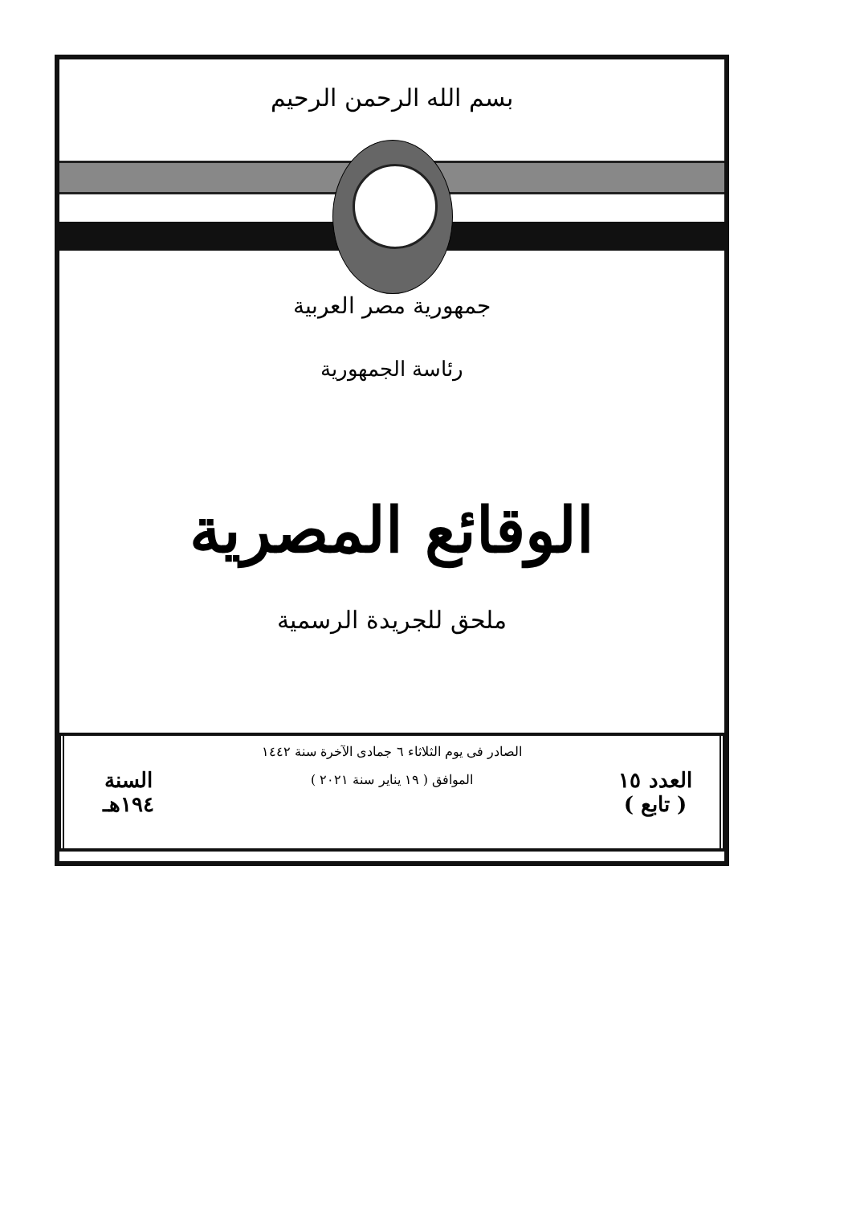بسم الله الرحمن الرحيم
جمهورية مصر العربية
رئاسة الجمهورية
الوقائع المصرية
ملحق للجريدة الرسمية
العدد ١٥
( تابع )
الصادر فى يوم الثلاثاء ٦ جمادى الآخرة سنة ١٤٤٢
الموافق ( ١٩ يناير سنة ٢٠٢١ )
السنة
١٩٤هـ